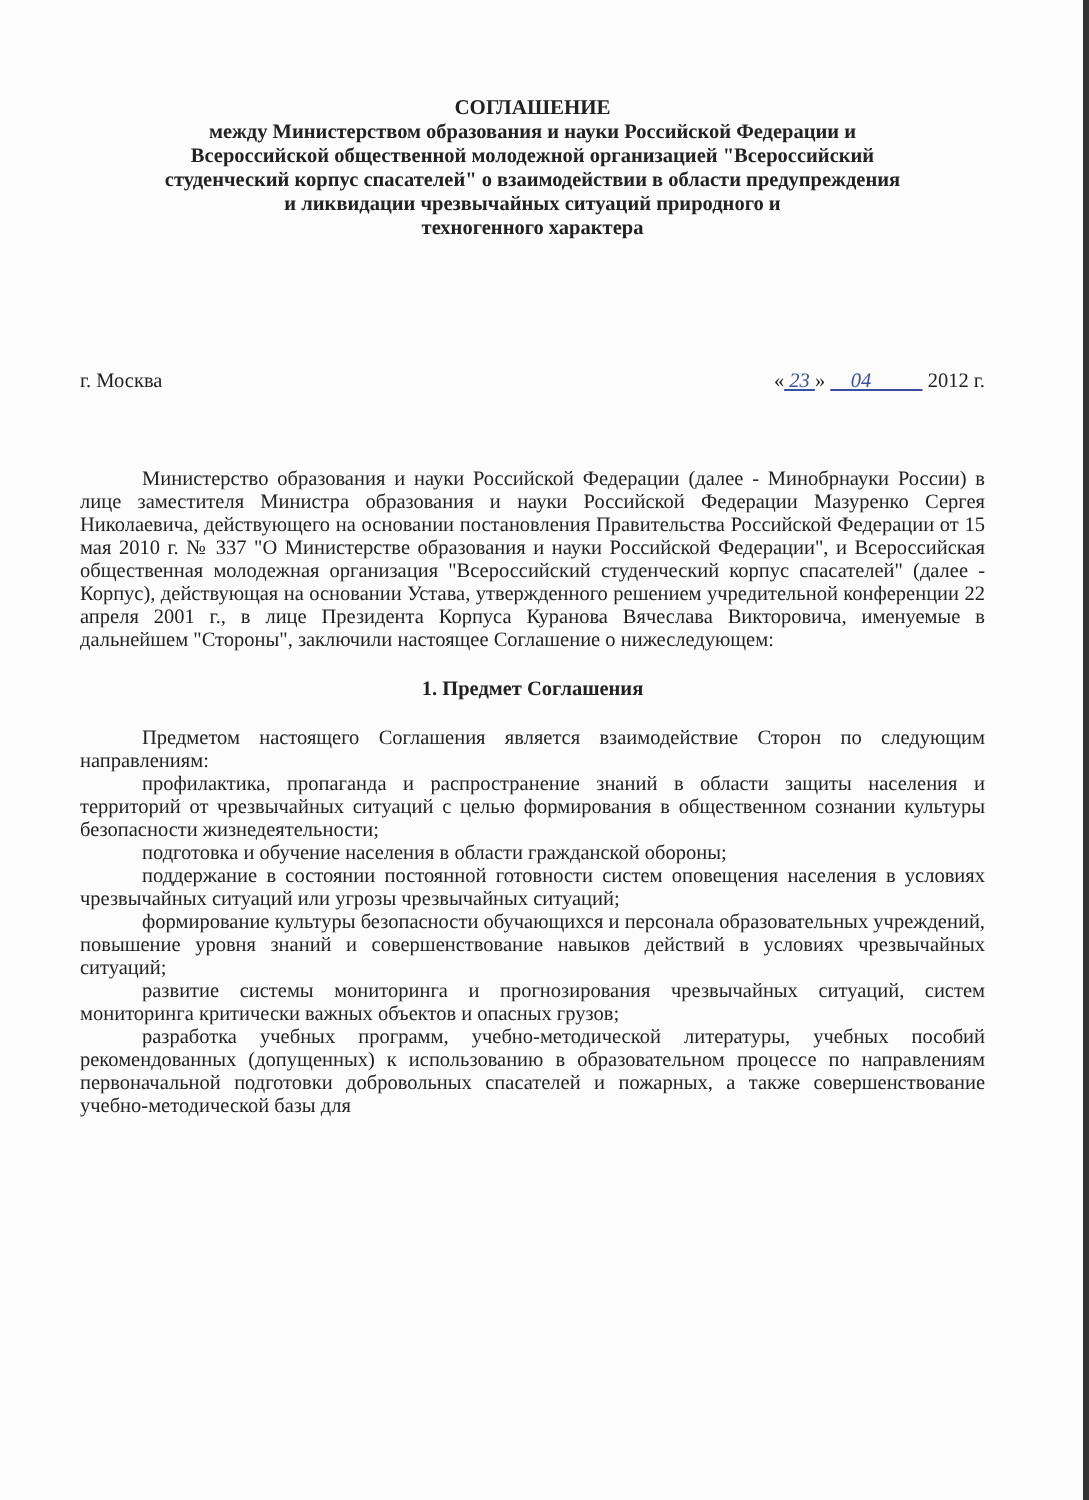СОГЛАШЕНИЕ
между Министерством образования и науки Российской Федерации и
Всероссийской общественной молодежной организацией "Всероссийский
студенческий корпус спасателей" о взаимодействии в области предупреждения
и ликвидации чрезвычайных ситуаций природного и
техногенного характера
г. Москва « 23 » 04 2012 г.
Министерство образования и науки Российской Федерации (далее - Минобрнауки России) в лице заместителя Министра образования и науки Российской Федерации Мазуренко Сергея Николаевича, действующего на основании постановления Правительства Российской Федерации от 15 мая 2010 г. № 337 "О Министерстве образования и науки Российской Федерации", и Всероссийская общественная молодежная организация "Всероссийский студенческий корпус спасателей" (далее - Корпус), действующая на основании Устава, утвержденного решением учредительной конференции 22 апреля 2001 г., в лице Президента Корпуса Куранова Вячеслава Викторовича, именуемые в дальнейшем "Стороны", заключили настоящее Соглашение о нижеследующем:
1. Предмет Соглашения
Предметом настоящего Соглашения является взаимодействие Сторон по следующим направлениям:
профилактика, пропаганда и распространение знаний в области защиты населения и территорий от чрезвычайных ситуаций с целью формирования в общественном сознании культуры безопасности жизнедеятельности;
подготовка и обучение населения в области гражданской обороны;
поддержание в состоянии постоянной готовности систем оповещения населения в условиях чрезвычайных ситуаций или угрозы чрезвычайных ситуаций;
формирование культуры безопасности обучающихся и персонала образовательных учреждений, повышение уровня знаний и совершенствование навыков действий в условиях чрезвычайных ситуаций;
развитие системы мониторинга и прогнозирования чрезвычайных ситуаций, систем мониторинга критически важных объектов и опасных грузов;
разработка учебных программ, учебно-методической литературы, учебных пособий рекомендованных (допущенных) к использованию в образовательном процессе по направлениям первоначальной подготовки добровольных спасателей и пожарных, а также совершенствование учебно-методической базы для